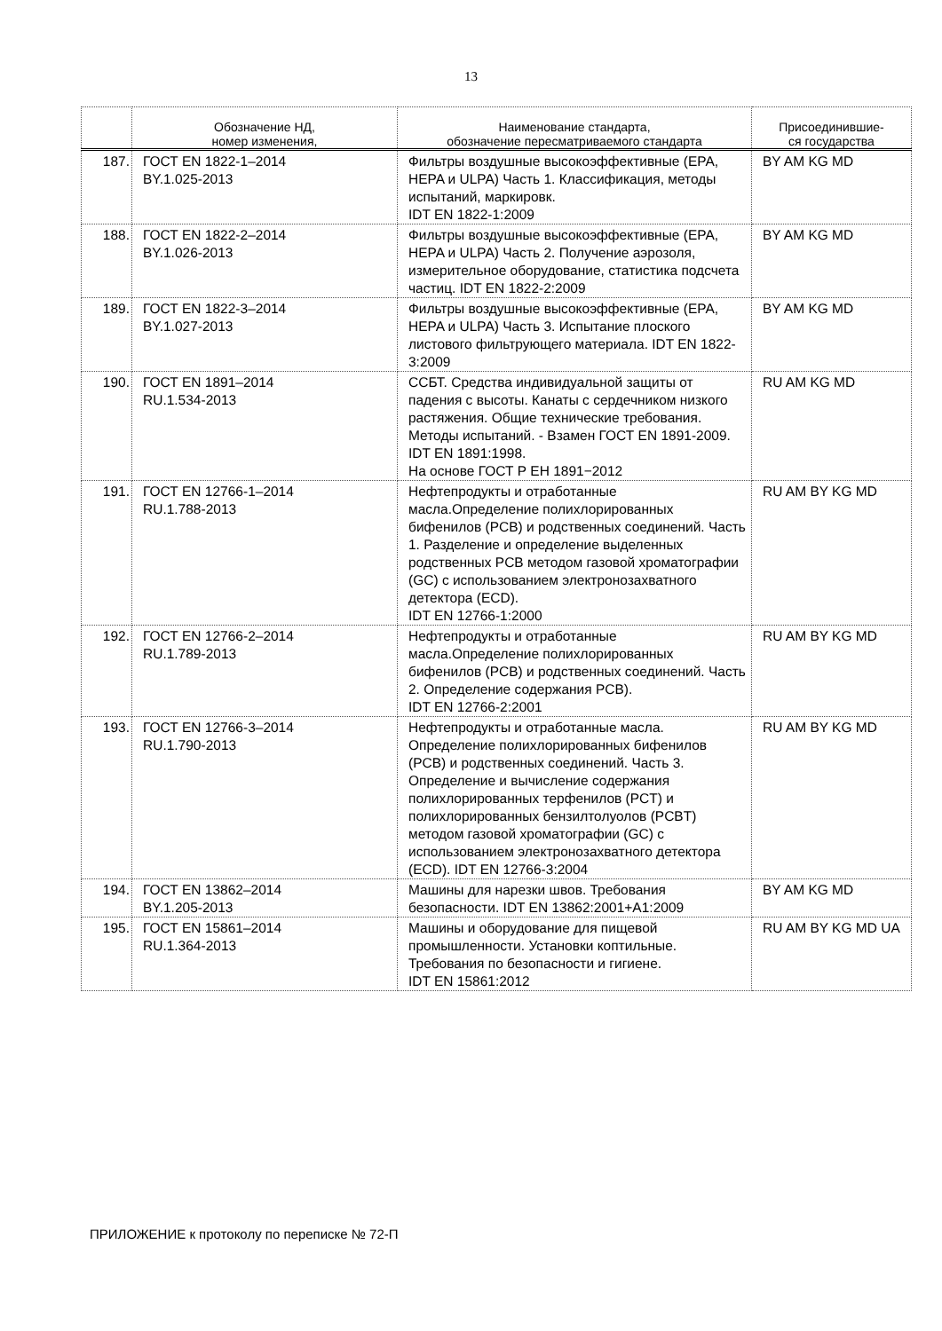13
| | Обозначение НД, номер изменения, | Наименование стандарта, обозначение пересматриваемого стандарта | Присоединившие- ся государства |
| --- | --- | --- | --- |
| 187. | ГОСТ EN 1822-1–2014 BY.1.025-2013 | Фильтры воздушные высокоэффективные (EPA, HEPA и ULPA) Часть 1. Классификация, методы испытаний, маркировк. IDT EN 1822-1:2009 | BY AM KG MD |
| 188. | ГОСТ EN 1822-2–2014 BY.1.026-2013 | Фильтры воздушные высокоэффективные (EPA, HEPA и ULPA) Часть 2. Получение аэрозоля, измерительное оборудование, статистика подсчета частиц. IDT EN 1822-2:2009 | BY AM KG MD |
| 189. | ГОСТ EN 1822-3–2014 BY.1.027-2013 | Фильтры воздушные высокоэффективные (EPA, HEPA и ULPA) Часть 3. Испытание плоского листового фильтрующего материала. IDT EN 1822-3:2009 | BY AM KG MD |
| 190. | ГОСТ EN 1891–2014 RU.1.534-2013 | ССБТ. Средства индивидуальной защиты от падения с высоты. Канаты с сердечником низкого растяжения. Общие технические требования. Методы испытаний. - Взамен ГОСТ EN 1891-2009. IDT EN 1891:1998. На основе ГОСТ Р ЕН 1891−2012 | RU AM KG MD |
| 191. | ГОСТ EN 12766-1–2014 RU.1.788-2013 | Нефтепродукты и отработанные масла.Определение полихлорированных бифенилов (PCB) и родственных соединений. Часть 1. Разделение и определение выделенных родственных PCB методом газовой хроматографии (GC) с использованием электронозахватного детектора (ECD). IDT EN 12766-1:2000 | RU AM BY KG MD |
| 192. | ГОСТ EN 12766-2–2014 RU.1.789-2013 | Нефтепродукты и отработанные масла.Определение полихлорированных бифенилов (PCB) и родственных соединений. Часть 2. Определение содержания PCB). IDT EN 12766-2:2001 | RU AM BY KG MD |
| 193. | ГОСТ EN 12766-3–2014 RU.1.790-2013 | Нефтепродукты и отработанные масла. Определение полихлорированных бифенилов (PCB) и родственных соединений. Часть 3. Определение и вычисление содержания полихлорированных терфенилов (PCT) и полихлорированных бензилтолуолов (PCBT) методом газовой хроматографии (GC) с использованием электронозахватного детектора (ECD). IDT EN 12766-3:2004 | RU AM BY KG MD |
| 194. | ГОСТ EN 13862–2014 BY.1.205-2013 | Машины для нарезки швов. Требования безопасности. IDT EN 13862:2001+A1:2009 | BY AM KG MD |
| 195. | ГОСТ EN 15861–2014 RU.1.364-2013 | Машины и оборудование для пищевой промышленности. Установки коптильные. Требования по безопасности и гигиене. IDT EN 15861:2012 | RU AM BY KG MD UA |
ПРИЛОЖЕНИЕ к протоколу по переписке № 72-П